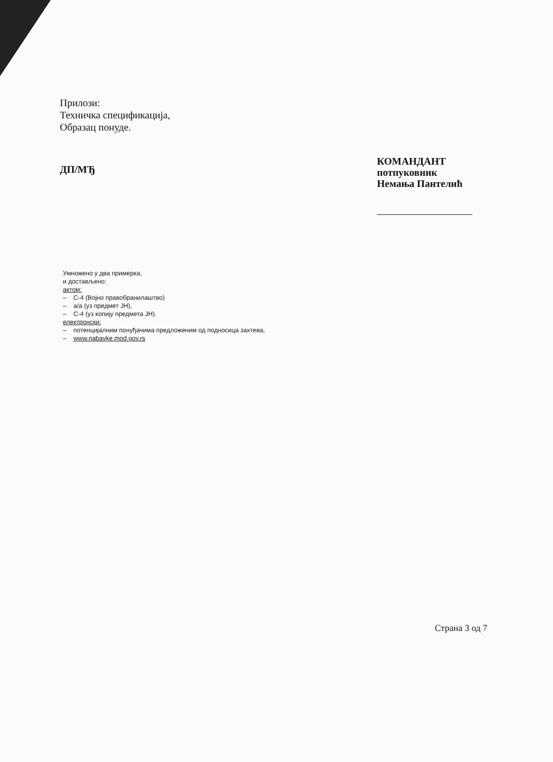Прилози:
Техничка спецификација,
Образац понуде.
ДП/МЂ
КОМАНДАНТ
потпуковник
Немања Пантелић
Умножено у два примерка,
и достављено:
актом:
– С-4 (Војно правобранилаштво)
– а/а (уз предмет ЈН),
– С-4 (уз копију предмета ЈН).
електронски:
– потенцијалним понуђачима предложеним од подносица захтева,
– www.nabavke.mod.gov.rs
Страна 3 од 7